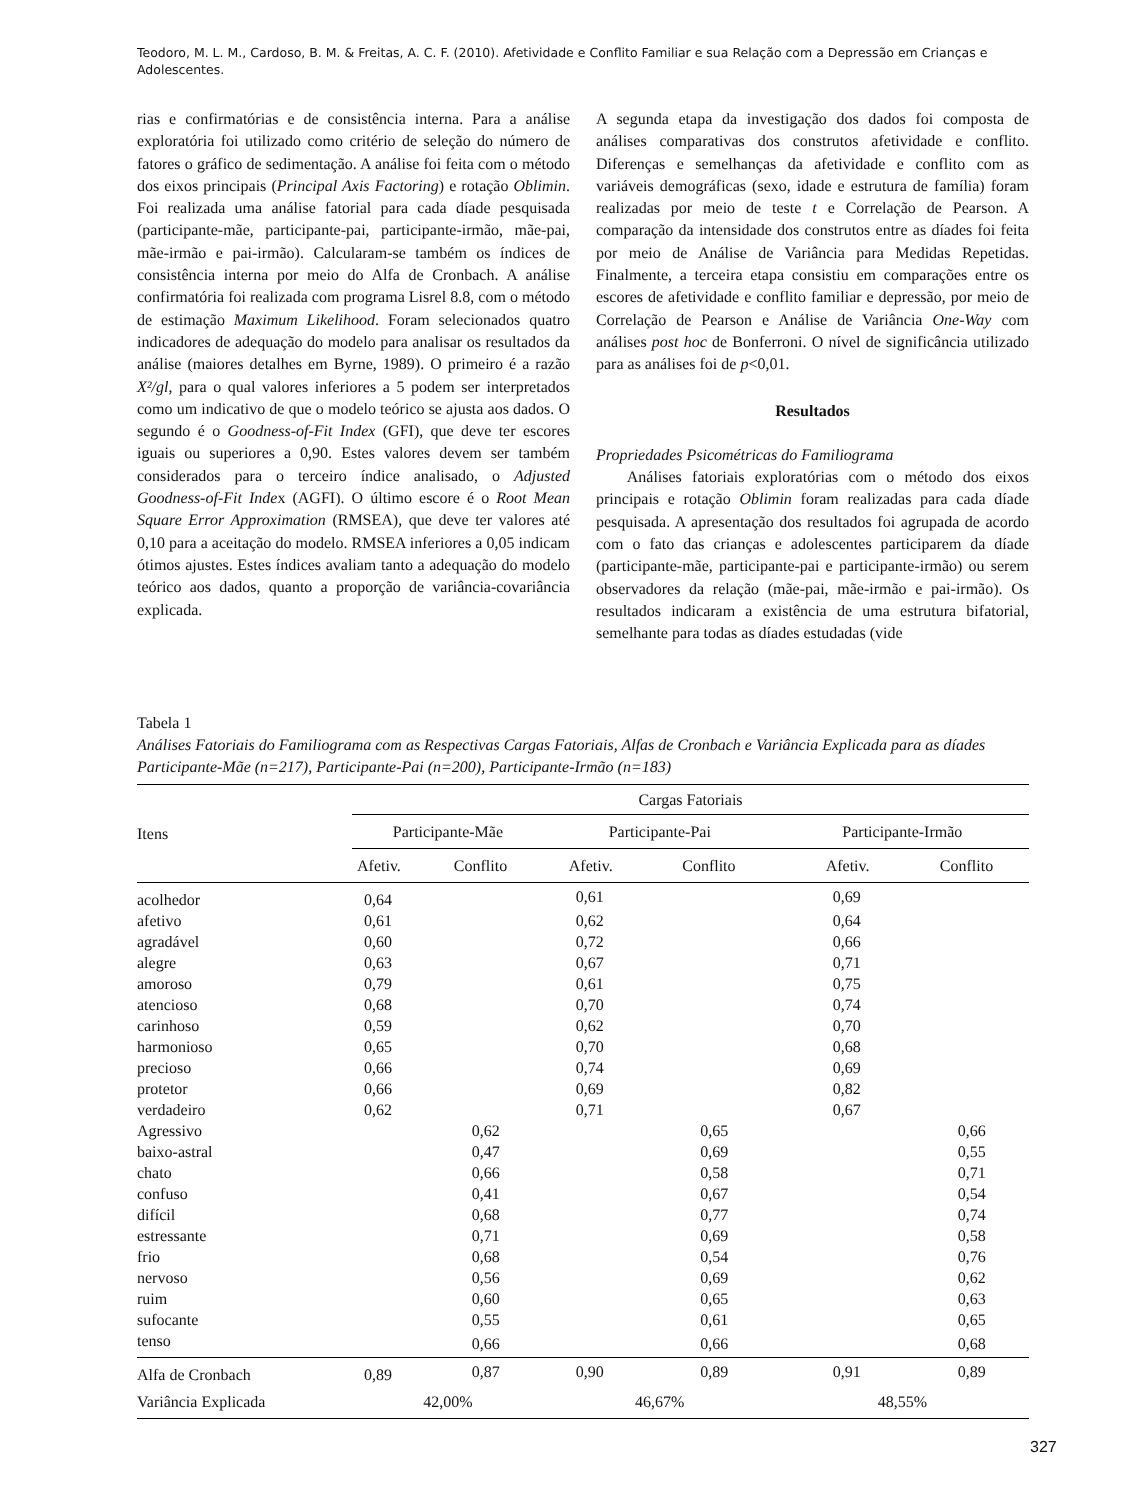Teodoro, M. L. M., Cardoso, B. M. & Freitas, A. C. F. (2010). Afetividade e Conflito Familiar e sua Relação com a Depressão em Crianças e Adolescentes.
rias e confirmatórias e de consistência interna. Para a análise exploratória foi utilizado como critério de seleção do número de fatores o gráfico de sedimentação. A análise foi feita com o método dos eixos principais (Principal Axis Factoring) e rotação Oblimin. Foi realizada uma análise fatorial para cada díade pesquisada (participante-mãe, participante-pai, participante-irmão, mãe-pai, mãe-irmão e pai-irmão). Calcularam-se também os índices de consistência interna por meio do Alfa de Cronbach. A análise confirmatória foi realizada com programa Lisrel 8.8, com o método de estimação Maximum Likelihood. Foram selecionados quatro indicadores de adequação do modelo para analisar os resultados da análise (maiores detalhes em Byrne, 1989). O primeiro é a razão X²/gl, para o qual valores inferiores a 5 podem ser interpretados como um indicativo de que o modelo teórico se ajusta aos dados. O segundo é o Goodness-of-Fit Index (GFI), que deve ter escores iguais ou superiores a 0,90. Estes valores devem ser também considerados para o terceiro índice analisado, o Adjusted Goodness-of-Fit Index (AGFI). O último escore é o Root Mean Square Error Approximation (RMSEA), que deve ter valores até 0,10 para a aceitação do modelo. RMSEA inferiores a 0,05 indicam ótimos ajustes. Estes índices avaliam tanto a adequação do modelo teórico aos dados, quanto a proporção de variância-covariância explicada.
A segunda etapa da investigação dos dados foi composta de análises comparativas dos construtos afetividade e conflito. Diferenças e semelhanças da afetividade e conflito com as variáveis demográficas (sexo, idade e estrutura de família) foram realizadas por meio de teste t e Correlação de Pearson. A comparação da intensidade dos construtos entre as díades foi feita por meio de Análise de Variância para Medidas Repetidas. Finalmente, a terceira etapa consistiu em comparações entre os escores de afetividade e conflito familiar e depressão, por meio de Correlação de Pearson e Análise de Variância One-Way com análises post hoc de Bonferroni. O nível de significância utilizado para as análises foi de p<0,01.
Resultados
Propriedades Psicométricas do Familiograma
Análises fatoriais exploratórias com o método dos eixos principais e rotação Oblimin foram realizadas para cada díade pesquisada. A apresentação dos resultados foi agrupada de acordo com o fato das crianças e adolescentes participarem da díade (participante-mãe, participante-pai e participante-irmão) ou serem observadores da relação (mãe-pai, mãe-irmão e pai-irmão). Os resultados indicaram a existência de uma estrutura bifatorial, semelhante para todas as díades estudadas (vide
Tabela 1
Análises Fatoriais do Familiograma com as Respectivas Cargas Fatoriais, Alfas de Cronbach e Variância Explicada para as díades Participante-Mãe (n=217), Participante-Pai (n=200), Participante-Irmão (n=183)
| Itens | Cargas Fatoriais | | | | | |
| --- | --- | --- | --- | --- | --- | --- |
| | Participante-Mãe | | Participante-Pai | | Participante-Irmão | |
| | Afetiv. | Conflito | Afetiv. | Conflito | Afetiv. | Conflito |
| acolhedor | 0,64 | | 0,61 | | 0,69 | |
| afetivo | 0,61 | | 0,62 | | 0,64 | |
| agradável | 0,60 | | 0,72 | | 0,66 | |
| alegre | 0,63 | | 0,67 | | 0,71 | |
| amoroso | 0,79 | | 0,61 | | 0,75 | |
| atencioso | 0,68 | | 0,70 | | 0,74 | |
| carinhoso | 0,59 | | 0,62 | | 0,70 | |
| harmonioso | 0,65 | | 0,70 | | 0,68 | |
| precioso | 0,66 | | 0,74 | | 0,69 | |
| protetor | 0,66 | | 0,69 | | 0,82 | |
| verdadeiro | 0,62 | | 0,71 | | 0,67 | |
| Agressivo | | 0,62 | | 0,65 | | 0,66 |
| baixo-astral | | 0,47 | | 0,69 | | 0,55 |
| chato | | 0,66 | | 0,58 | | 0,71 |
| confuso | | 0,41 | | 0,67 | | 0,54 |
| difícil | | 0,68 | | 0,77 | | 0,74 |
| estressante | | 0,71 | | 0,69 | | 0,58 |
| frio | | 0,68 | | 0,54 | | 0,76 |
| nervoso | | 0,56 | | 0,69 | | 0,62 |
| ruim | | 0,60 | | 0,65 | | 0,63 |
| sufocante | | 0,55 | | 0,61 | | 0,65 |
| tenso | | 0,66 | | 0,66 | | 0,68 |
| Alfa de Cronbach | 0,89 | 0,87 | 0,90 | 0,89 | 0,91 | 0,89 |
| Variância Explicada | 42,00% | | 46,67% | | 48,55% | |
327